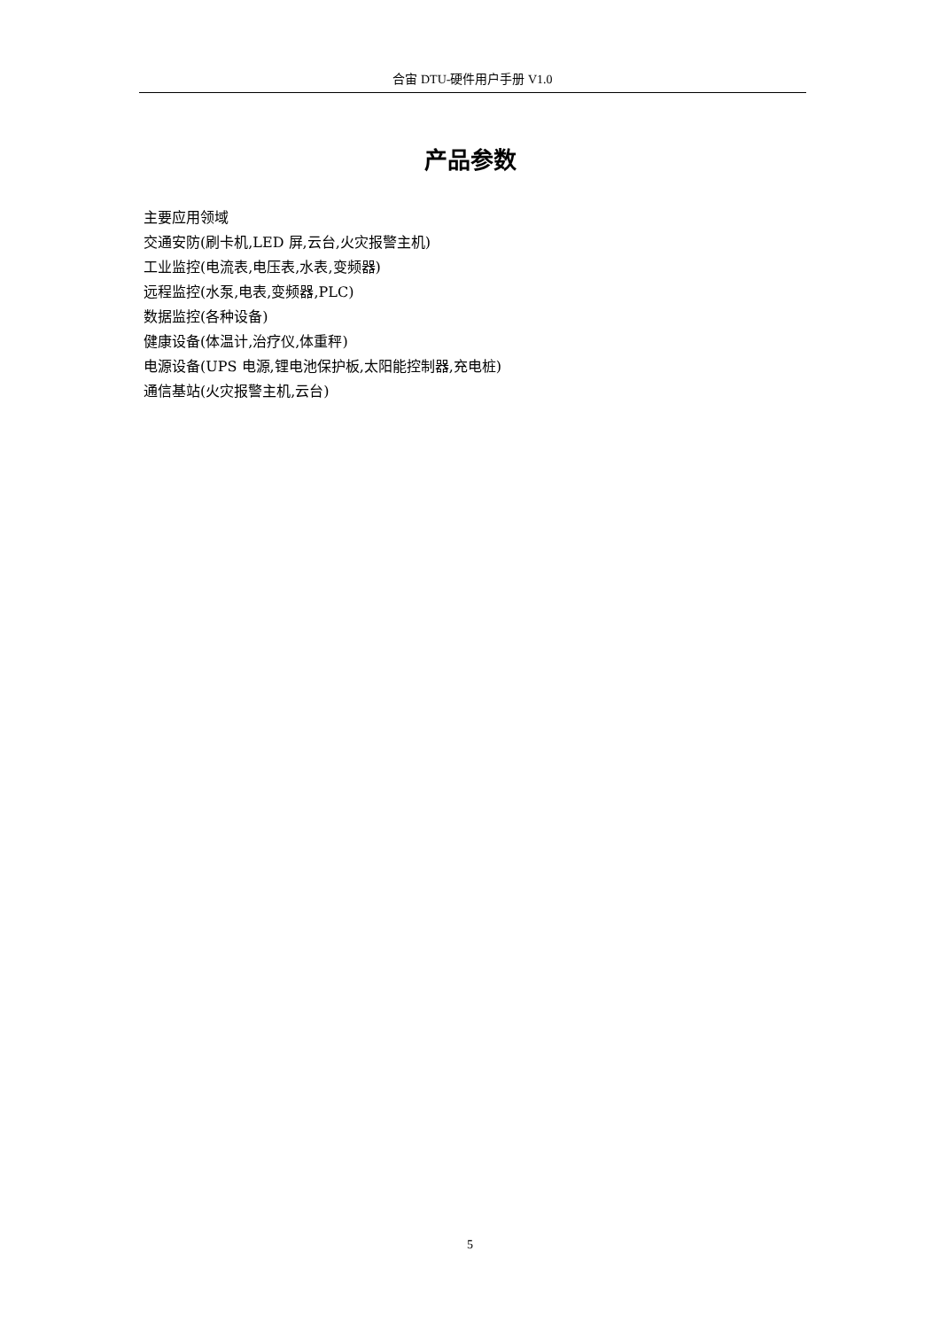合宙 DTU-硬件用户手册 V1.0
产品参数
主要应用领域
交通安防(刷卡机,LED 屏,云台,火灾报警主机)
工业监控(电流表,电压表,水表,变频器)
远程监控(水泵,电表,变频器,PLC)
数据监控(各种设备)
健康设备(体温计,治疗仪,体重秤)
电源设备(UPS 电源,锂电池保护板,太阳能控制器,充电桩)
通信基站(火灾报警主机,云台)
5